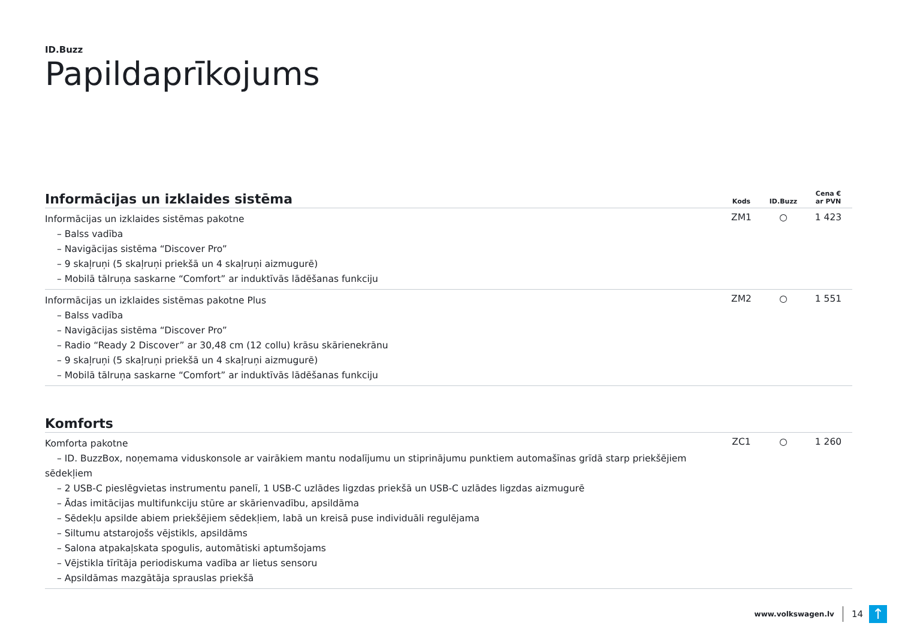ID.Buzz
Papildaprīkojums
| Informācijas un izklaides sistēma | Kods | ID.Buzz | Cena € ar PVN |
| --- | --- | --- | --- |
| Informācijas un izklaides sistēmas pakotne – Balss vadība – Navigācijas sistēma “Discover Pro” – 9 skaļruņi (5 skaļruņi priekšā un 4 skaļruņi aizmugurē) – Mobilā tālruņa saskarne “Comfort” ar induktīvās lādēšanas funkciju | ZM1 | ○ | 1 423 |
| Informācijas un izklaides sistēmas pakotne Plus – Balss vadība – Navigācijas sistēma “Discover Pro” – Radio “Ready 2 Discover” ar 30,48 cm (12 collu) krāsu skārienekrānu – 9 skaļruņi (5 skaļruņi priekšā un 4 skaļruņi aizmugurē) – Mobilā tālruņa saskarne “Comfort” ar induktīvās lādēšanas funkciju | ZM2 | ○ | 1 551 |
| Komforts | | | |
| --- | --- | --- | --- |
| Komforta pakotne – ID. BuzzBox, noņemama viduskonsole ar vairākiem mantu nodalījumu un stiprinājumu punktiem automašīnas grīdā starp priekšējiem sēdekļiem – 2 USB-C pieslēgvietas instrumentu panelī, 1 USB-C uzlādes ligzdas priekšā un USB-C uzlādes ligzdas aizmugurē – Ādas imitācijas multifunkciju stūre ar skārienvadību, apsildāma – Sēdekļu apsilde abiem priekšējiem sēdekļiem, labā un kreisā puse individuāli regulējama – Siltumu atstarojošs vējstikls, apsildāms – Salona atpakaļskata spogulis, automātiski aptumšojams – Vējstikla tīrītāja periodiskuma vadība ar lietus sensoru – Apsildāmas mazgātāja sprauslas priekšā | ZC1 | ○ | 1 260 |
www.volkswagen.lv 14
↑